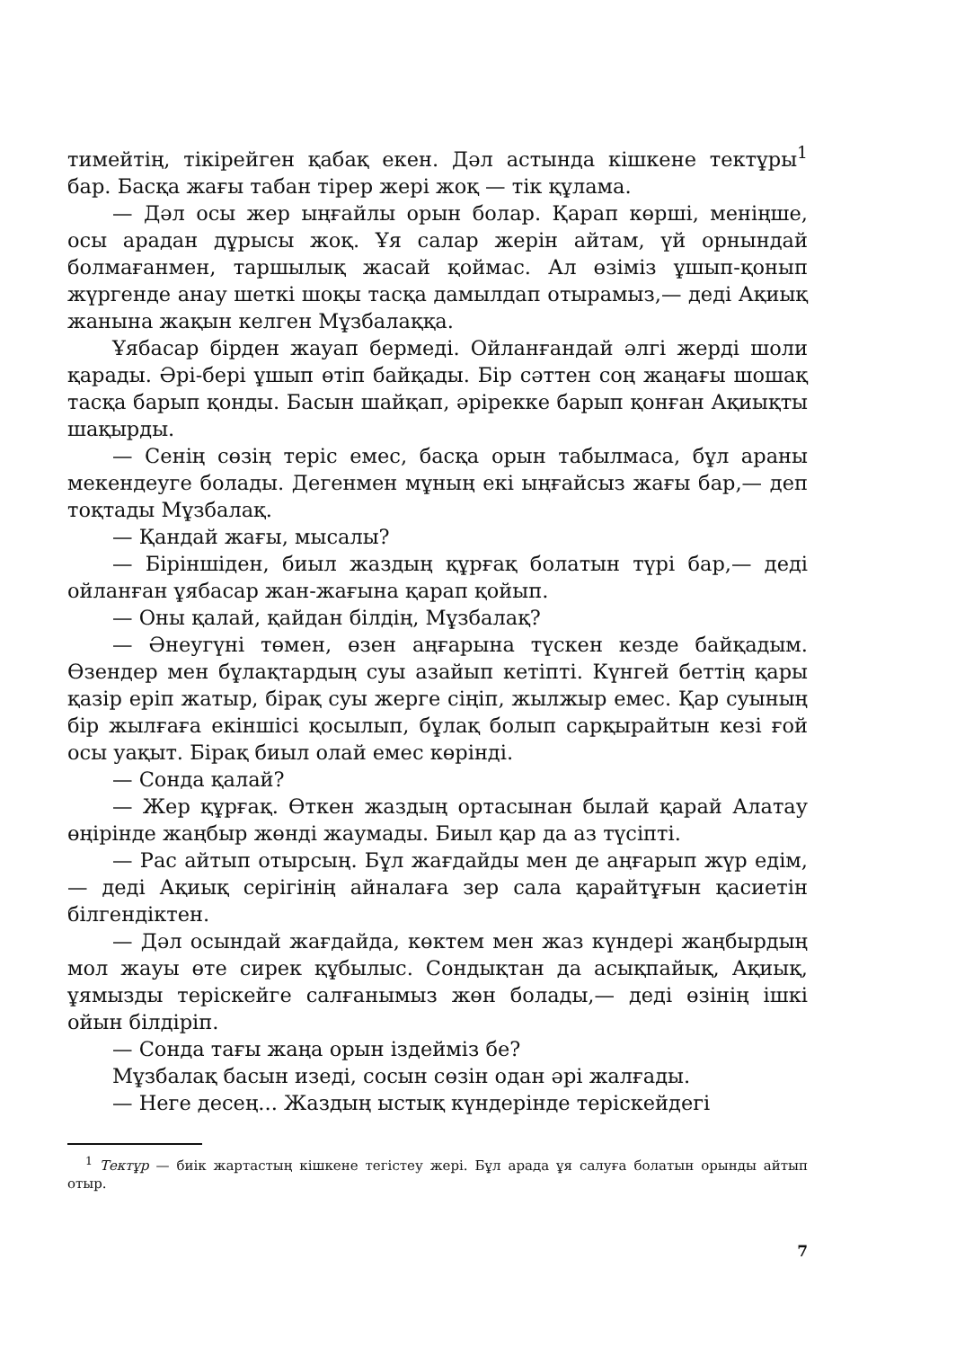тимейтің, тікірейген қабақ екен. Дәл астында кішкене тектұры<sup>1</sup> бар. Басқа жағы табан тірер жері жоқ — тік құлама.
— Дәл осы жер ыңғайлы орын болар. Қарап көрші, меніңше, осы арадан дұрысы жоқ. Ұя салар жерін айтам, үй орнындай болмағанмен, таршылық жасай қоймас. Ал өзіміз ұшып-қонып жүргенде анау шеткі шоқы тасқа дамылдап отырамыз,— деді Ақиық жанына жақын келген Мұзбалаққа.
Ұябасар бірден жауап бермеді. Ойланғандай әлгі жерді шоли қарады. Әрі-бері ұшып өтіп байқады. Бір сәттен соң жаңағы шошақ тасқа барып қонды. Басын шайқап, әрірекке барып қонған Ақиықты шақырды.
— Сенің сөзің теріс емес, басқа орын табылмаса, бұл араны мекендеуге болады. Дегенмен мұның екі ыңғайсыз жағы бар,— деп тоқтады Мұзбалақ.
— Қандай жағы, мысалы?
— Біріншіден, биыл жаздың құрғақ болатын түрі бар,— деді ойланған ұябасар жан-жағына қарап қойып.
— Оны қалай, қайдан білдің, Мұзбалақ?
— Әнеугүні төмен, өзен аңғарына түскен кезде байқадым. Өзендер мен бұлақтардың суы азайып кетіпті. Күнгей беттің қары қазір еріп жатыр, бірақ суы жерге сіңіп, жылжыр емес. Қар суының бір жылғаға екіншісі қосылып, бұлақ болып сарқырайтын кезі ғой осы уақыт. Бірақ биыл олай емес көрінді.
— Сонда қалай?
— Жер құрғақ. Өткен жаздың ортасынан былай қарай Алатау өңірінде жаңбыр жөнді жаумады. Биыл қар да аз түсіпті.
— Рас айтып отырсың. Бұл жағдайды мен де аңғарып жүр едім,— деді Ақиық серігінің айналаға зер сала қарайтұғын қасиетін білгендіктен.
— Дәл осындай жағдайда, көктем мен жаз күндері жаңбырдың мол жауы өте сирек құбылыс. Сондықтан да асықпайық, Ақиық, ұямызды теріскейге салғанымыз жөн болады,— деді өзінің ішкі ойын білдіріп.
— Сонда тағы жаңа орын іздейміз бе?
Мұзбалақ басын изеді, сосын сөзін одан әрі жалғады.
— Неге десең... Жаздың ыстық күндерінде теріскейдегі
<sup>1</sup> Тектұр — биік жартастың кішкене тегістеу жері. Бұл арада ұя салуға болатын орынды айтып отыр.
7